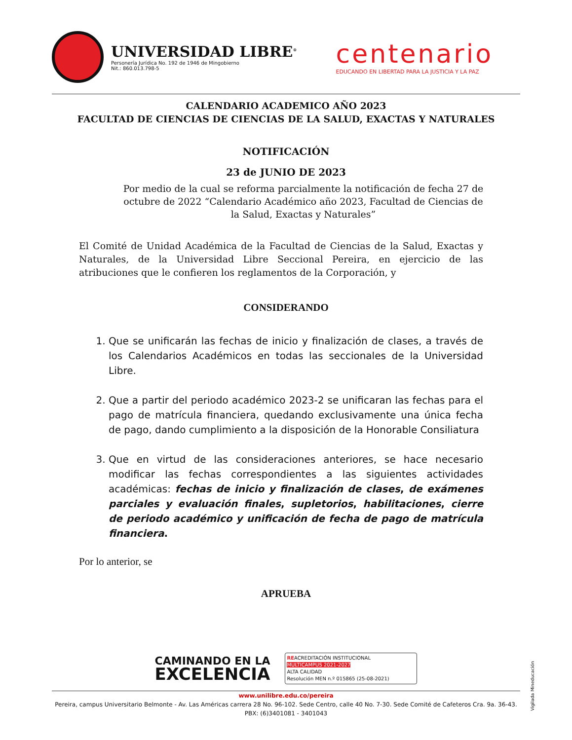UNIVERSIDAD LIBRE<sup>®</sup>
Personería Jurídica No. 192 de 1946 de Mingobierno
Nit.: 860.013.798-5
centenario
EDUCANDO EN LIBERTAD PARA LA JUSTICIA Y LA PAZ
CALENDARIO ACADEMICO AÑO 2023
FACULTAD DE CIENCIAS DE CIENCIAS DE LA SALUD, EXACTAS Y NATURALES
NOTIFICACIÓN
23 de JUNIO DE 2023
Por medio de la cual se reforma parcialmente la notificación de fecha 27 de octubre de 2022 “Calendario Académico año 2023, Facultad de Ciencias de la Salud, Exactas y Naturales”
El Comité de Unidad Académica de la Facultad de Ciencias de la Salud, Exactas y Naturales, de la Universidad Libre Seccional Pereira, en ejercicio de las atribuciones que le confieren los reglamentos de la Corporación, y
CONSIDERANDO
1. Que se unificarán las fechas de inicio y finalización de clases, a través de los Calendarios Académicos en todas las seccionales de la Universidad Libre.
2. Que a partir del periodo académico 2023-2 se unificaran las fechas para el pago de matrícula financiera, quedando exclusivamente una única fecha de pago, dando cumplimiento a la disposición de la Honorable Consiliatura
3. Que en virtud de las consideraciones anteriores, se hace necesario modificar las fechas correspondientes a las siguientes actividades académicas: fechas de inicio y finalización de clases, de exámenes parciales y evaluación finales, supletorios, habilitaciones, cierre de periodo académico y unificación de fecha de pago de matrícula financiera.
Por lo anterior, se
APRUEBA
CAMINANDO EN LA
EXCELENCIA
REACREDITACIÓN INSTITUCIONAL
MULTICAMPUS 2021-2027
ALTA CALIDAD
Resolución MEN n.º 015865 (25-08-2021)
www.unilibre.edu.co/pereira
Pereira, campus Universitario Belmonte - Av. Las Américas carrera 28 No. 96-102. Sede Centro, calle 40 No. 7-30. Sede Comité de Cafeteros Cra. 9a. 36-43.
PBX: (6)3401081 - 3401043
Vigilada Mineducación